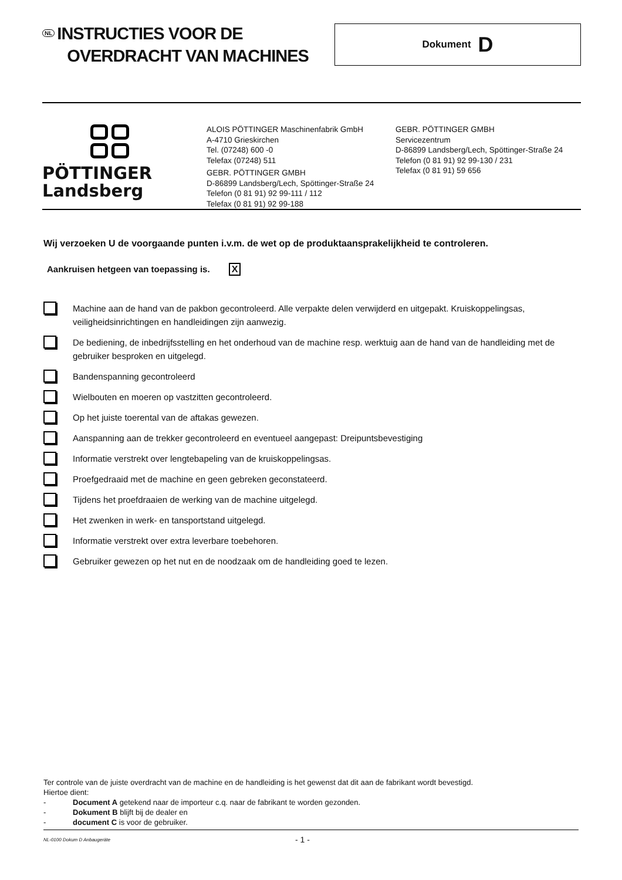NL INSTRUCTIES VOOR DE
OVERDRACHT VAN MACHINES
Dokument D
PÖTTINGER
Landsberg
ALOIS PÖTTINGER Maschinenfabrik GmbH
A-4710 Grieskirchen
Tel. (07248) 600 -0
Telefax (07248) 511
GEBR. PÖTTINGER GMBH
D-86899 Landsberg/Lech, Spöttinger-Straße 24
Telefon (0 81 91) 92 99-111 / 112
Telefax (0 81 91) 92 99-188
GEBR. PÖTTINGER GMBH
Servicezentrum
D-86899 Landsberg/Lech, Spöttinger-Straße 24
Telefon (0 81 91) 92 99-130 / 231
Telefax (0 81 91) 59 656
Wij verzoeken U de voorgaande punten i.v.m. de wet op de produktaansprakelijkheid te controleren.
Aankruisen hetgeen van toepassing is. X
Machine aan de hand van de pakbon gecontroleerd. Alle verpakte delen verwijderd en uitgepakt. Kruiskoppelingsas, veiligheidsinrichtingen en handleidingen zijn aanwezig.
De bediening, de inbedrijfsstelling en het onderhoud van de machine resp. werktuig aan de hand van de handleiding met de gebruiker besproken en uitgelegd.
Bandenspanning gecontroleerd
Wielbouten en moeren op vastzitten gecontroleerd.
Op het juiste toerental van de aftakas gewezen.
Aanspanning aan de trekker gecontroleerd en eventueel aangepast: Dreipuntsbevestiging
Informatie verstrekt over lengtebapeling van de kruiskoppelingsas.
Proefgedraaid met de machine en geen gebreken geconstateerd.
Tijdens het proefdraaien de werking van de machine uitgelegd.
Het zwenken in werk- en tansportstand uitgelegd.
Informatie verstrekt over extra leverbare toebehoren.
Gebruiker gewezen op het nut en de noodzaak om de handleiding goed te lezen.
Ter controle van de juiste overdracht van de machine en de handleiding is het gewenst dat dit aan de fabrikant wordt bevestigd.
Hiertoe dient:
- Document A getekend naar de importeur c.q. naar de fabrikant te worden gezonden.
- Dokument B blijft bij de dealer en
- document C is voor de gebruiker.
NL-0100 Dokum D Anbaugeräte - 1 -